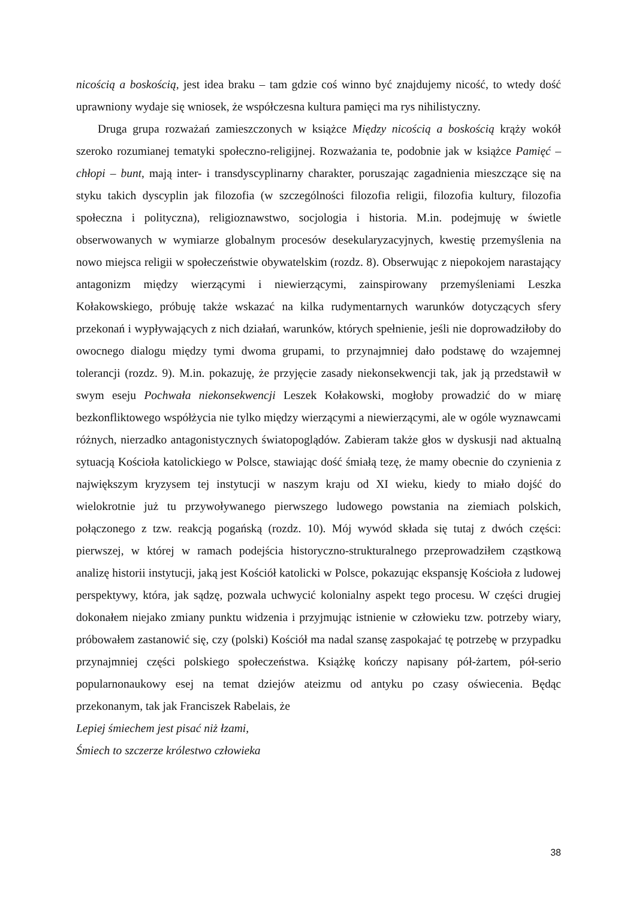nicością a boskością, jest idea braku – tam gdzie coś winno być znajdujemy nicość, to wtedy dość uprawniony wydaje się wniosek, że współczesna kultura pamięci ma rys nihilistyczny.
Druga grupa rozważań zamieszczonych w książce Między nicością a boskością krąży wokół szeroko rozumianej tematyki społeczno-religijnej. Rozważania te, podobnie jak w książce Pamięć – chłopi – bunt, mają inter- i transdyscyplinarny charakter, poruszając zagadnienia mieszczące się na styku takich dyscyplin jak filozofia (w szczególności filozofia religii, filozofia kultury, filozofia społeczna i polityczna), religioznawstwo, socjologia i historia. M.in. podejmuję w świetle obserwowanych w wymiarze globalnym procesów desekularyzacyjnych, kwestię przemyślenia na nowo miejsca religii w społeczeństwie obywatelskim (rozdz. 8). Obserwując z niepokojem narastający antagonizm między wierzącymi i niewierzącymi, zainspirowany przemyśleniami Leszka Kołakowskiego, próbuję także wskazać na kilka rudymentarnych warunków dotyczących sfery przekonań i wypływających z nich działań, warunków, których spełnienie, jeśli nie doprowadziłoby do owocnego dialogu między tymi dwoma grupami, to przynajmniej dało podstawę do wzajemnej tolerancji (rozdz. 9). M.in. pokazuję, że przyjęcie zasady niekonsekwencji tak, jak ją przedstawił w swym eseju Pochwała niekonsekwencji Leszek Kołakowski, mogłoby prowadzić do w miarę bezkonfliktowego współżycia nie tylko między wierzącymi a niewierzącymi, ale w ogóle wyznawcami różnych, nierzadko antagonistycznych światopoglądów. Zabieram także głos w dyskusji nad aktualną sytuacją Kościoła katolickiego w Polsce, stawiając dość śmiałą tezę, że mamy obecnie do czynienia z największym kryzysem tej instytucji w naszym kraju od XI wieku, kiedy to miało dojść do wielokrotnie już tu przywoływanego pierwszego ludowego powstania na ziemiach polskich, połączonego z tzw. reakcją pogańską (rozdz. 10). Mój wywód składa się tutaj z dwóch części: pierwszej, w której w ramach podejścia historyczno-strukturalnego przeprowadziłem cząstkową analizę historii instytucji, jaką jest Kościół katolicki w Polsce, pokazując ekspansję Kościoła z ludowej perspektywy, która, jak sądzę, pozwala uchwycić kolonialny aspekt tego procesu. W części drugiej dokonałem niejako zmiany punktu widzenia i przyjmując istnienie w człowieku tzw. potrzeby wiary, próbowałem zastanowić się, czy (polski) Kościół ma nadal szansę zaspokajać tę potrzebę w przypadku przynajmniej części polskiego społeczeństwa. Książkę kończy napisany pół-żartem, pół-serio popularnonaukowy esej na temat dziejów ateizmu od antyku po czasy oświecenia. Będąc przekonanym, tak jak Franciszek Rabelais, że
Lepiej śmiechem jest pisać niż łzami,
Śmiech to szczerze królestwo człowieka
38